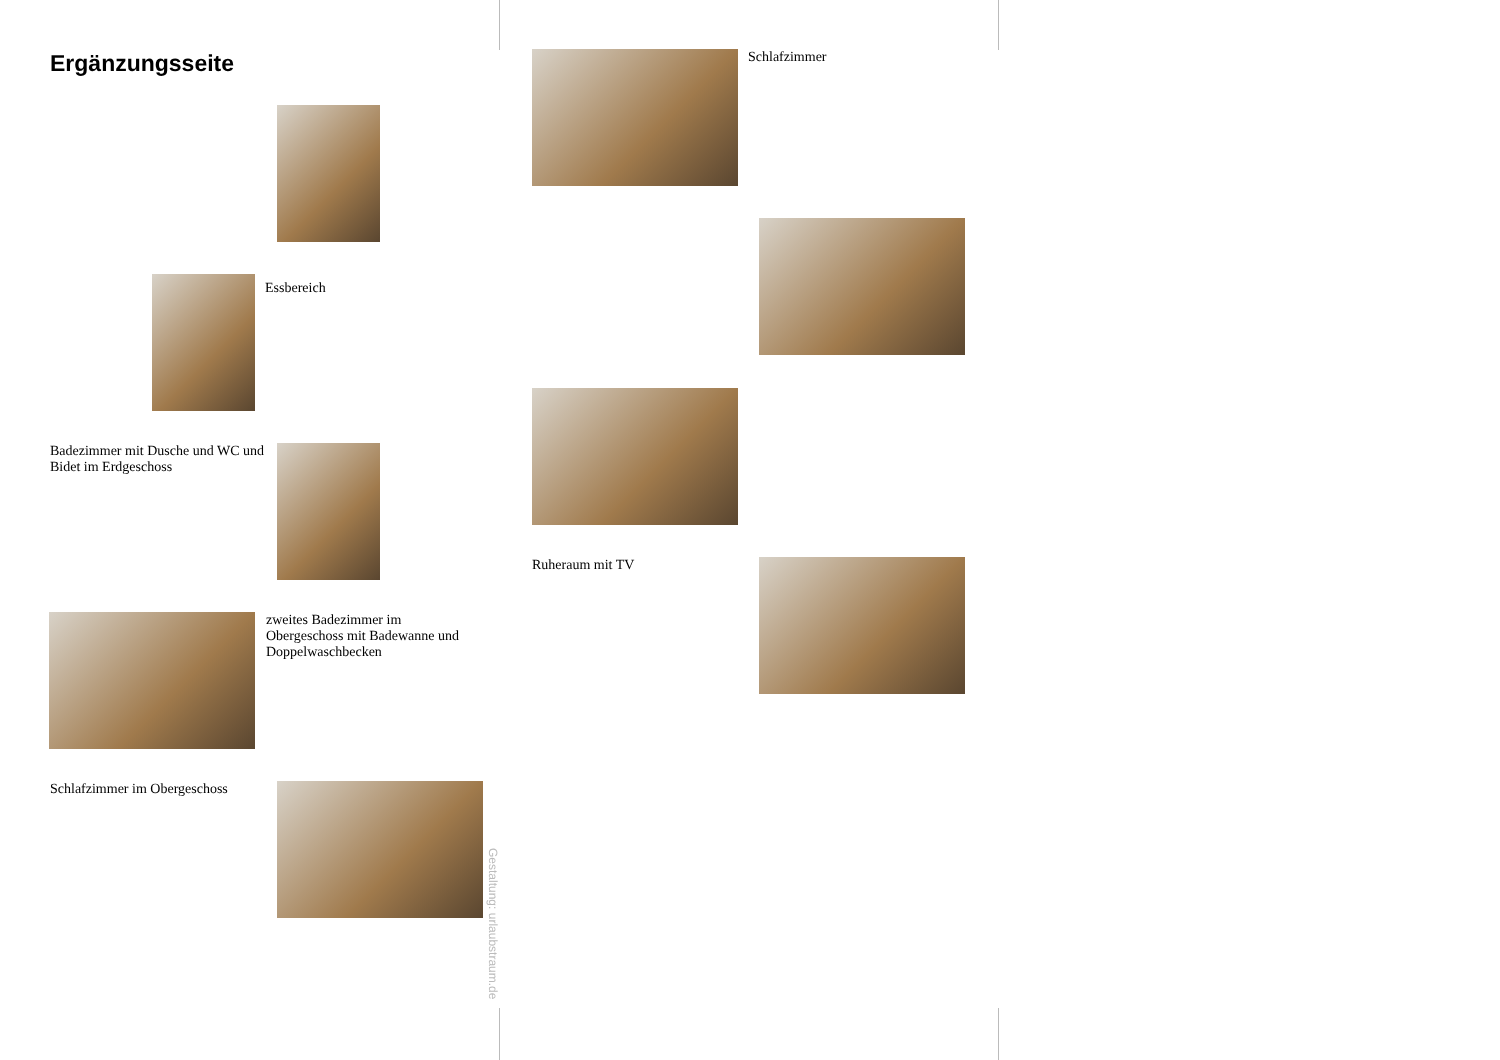Ergänzungsseite
Essbereich
Badezimmer mit Dusche und WC und Bidet im Erdgeschoss
zweites Badezimmer im Obergeschoss mit Badewanne und Doppelwaschbecken
Schlafzimmer im Obergeschoss
Gestaltung: urlaubstraum.de
Schlafzimmer
Ruheraum mit TV